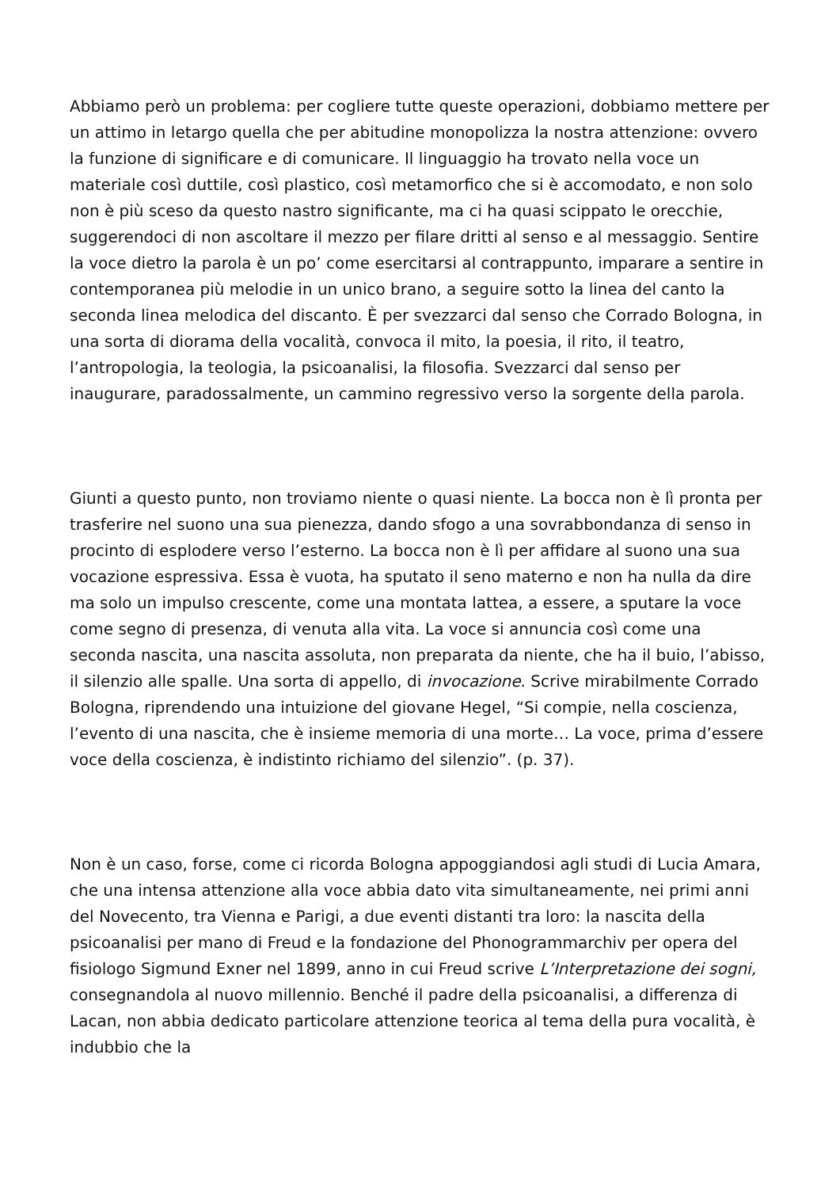Abbiamo però un problema: per cogliere tutte queste operazioni, dobbiamo mettere per un attimo in letargo quella che per abitudine monopolizza la nostra attenzione: ovvero la funzione di significare e di comunicare. Il linguaggio ha trovato nella voce un materiale così duttile, così plastico, così metamorfico che si è accomodato, e non solo non è più sceso da questo nastro significante, ma ci ha quasi scippato le orecchie, suggerendoci di non ascoltare il mezzo per filare dritti al senso e al messaggio. Sentire la voce dietro la parola è un po’ come esercitarsi al contrappunto, imparare a sentire in contemporanea più melodie in un unico brano, a seguire sotto la linea del canto la seconda linea melodica del discanto. È per svezzarci dal senso che Corrado Bologna, in una sorta di diorama della vocalità, convoca il mito, la poesia, il rito, il teatro, l’antropologia, la teologia, la psicoanalisi, la filosofia. Svezzarci dal senso per inaugurare, paradossalmente, un cammino regressivo verso la sorgente della parola.
Giunti a questo punto, non troviamo niente o quasi niente. La bocca non è lì pronta per trasferire nel suono una sua pienezza, dando sfogo a una sovrabbondanza di senso in procinto di esplodere verso l’esterno. La bocca non è lì per affidare al suono una sua vocazione espressiva. Essa è vuota, ha sputato il seno materno e non ha nulla da dire ma solo un impulso crescente, come una montata lattea, a essere, a sputare la voce come segno di presenza, di venuta alla vita. La voce si annuncia così come una seconda nascita, una nascita assoluta, non preparata da niente, che ha il buio, l’abisso, il silenzio alle spalle. Una sorta di appello, di invocazione. Scrive mirabilmente Corrado Bologna, riprendendo una intuizione del giovane Hegel, “Si compie, nella coscienza, l’evento di una nascita, che è insieme memoria di una morte… La voce, prima d’essere voce della coscienza, è indistinto richiamo del silenzio”. (p. 37).
Non è un caso, forse, come ci ricorda Bologna appoggiandosi agli studi di Lucia Amara, che una intensa attenzione alla voce abbia dato vita simultaneamente, nei primi anni del Novecento, tra Vienna e Parigi, a due eventi distanti tra loro: la nascita della psicoanalisi per mano di Freud e la fondazione del Phonogrammarchiv per opera del fisiologo Sigmund Exner nel 1899, anno in cui Freud scrive L’Interpretazione dei sogni, consegnandola al nuovo millennio. Benché il padre della psicoanalisi, a differenza di Lacan, non abbia dedicato particolare attenzione teorica al tema della pura vocalità, è indubbio che la